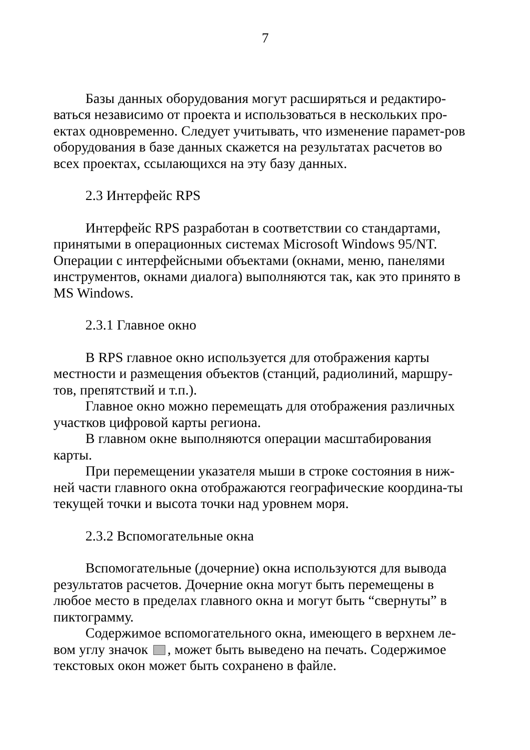7
Базы данных оборудования могут расширяться и редактиро-ваться независимо от проекта и использоваться в нескольких про-ектах одновременно. Следует учитывать, что изменение парамет-ров оборудования в базе данных скажется на результатах расчетов во всех проектах, ссылающихся на эту базу данных.
2.3 Интерфейс RPS
Интерфейс RPS разработан в соответствии со стандартами, принятыми в операционных системах Microsoft Windows 95/NT. Операции с интерфейсными объектами (окнами, меню, панелями инструментов, окнами диалога) выполняются так, как это принято в MS Windows.
2.3.1 Главное окно
В RPS главное окно используется для отображения карты местности и размещения объектов (станций, радиолиний, маршру-тов, препятствий и т.п.).
Главное окно можно перемещать для отображения различных участков цифровой карты региона.
В главном окне выполняются операции масштабирования карты.
При перемещении указателя мыши в строке состояния в ниж-ней части главного окна отображаются географические координа-ты текущей точки и высота точки над уровнем моря.
2.3.2 Вспомогательные окна
Вспомогательные (дочерние) окна используются для вывода результатов расчетов. Дочерние окна могут быть перемещены в любое место в пределах главного окна и могут быть “свернуты” в пиктограмму.
Содержимое вспомогательного окна, имеющего в верхнем ле-вом углу значок , может быть выведено на печать. Содержимое текстовых окон может быть сохранено в файле.